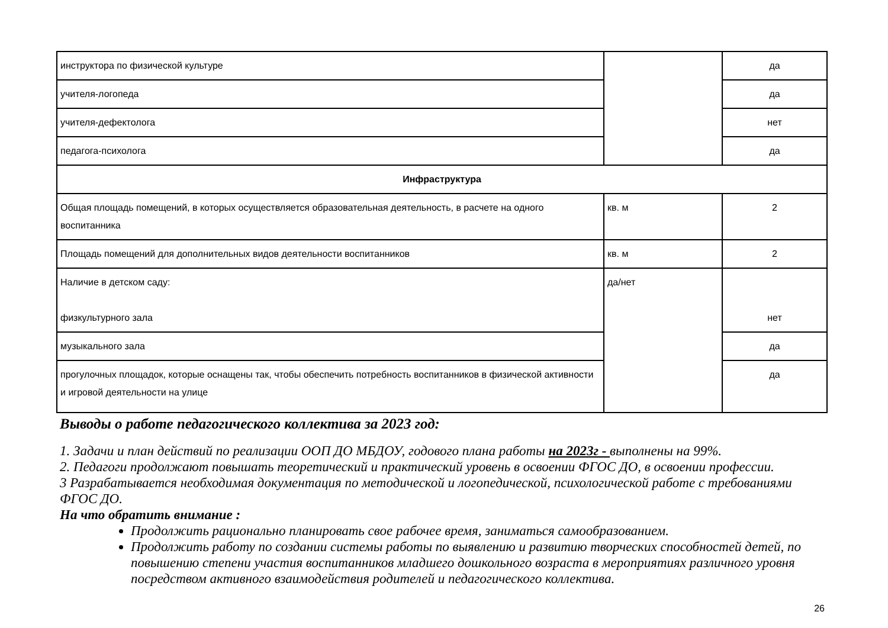| инструктора по физической культуре | | да |
| учителя-логопеда | | да |
| учителя-дефектолога | | нет |
| педагога-психолога | | да |
| Инфраструктура | | |
| Общая площадь помещений, в которых осуществляется образовательная деятельность, в расчете на одного воспитанника | кв. м | 2 |
| Площадь помещений для дополнительных видов деятельности воспитанников | кв. м | 2 |
| Наличие в детском саду: физкультурного зала | да/нет | нет |
| музыкального зала | | да |
| прогулочных площадок, которые оснащены так, чтобы обеспечить потребность воспитанников в физической активности и игровой деятельности на улице | | да |
Выводы о работе педагогического коллектива за 2023 год:
1. Задачи и план действий по реализации ООП ДО МБДОУ, годового плана работы на 2023г - выполнены на 99%.
2. Педагоги продолжают повышать теоретический и практический уровень в освоении ФГОС ДО, в освоении профессии.
3 Разрабатывается необходимая документация по методической и логопедической, психологической работе с требованиями ФГОС ДО.
На что обратить внимание :
Продолжить рационально планировать свое рабочее время, заниматься самообразованием.
Продолжить работу по создании системы работы по выявлению и развитию творческих способностей детей, по повышению степени участия воспитанников младшего дошкольного возраста в мероприятиях различного уровня посредством активного взаимодействия родителей и педагогического коллектива.
26